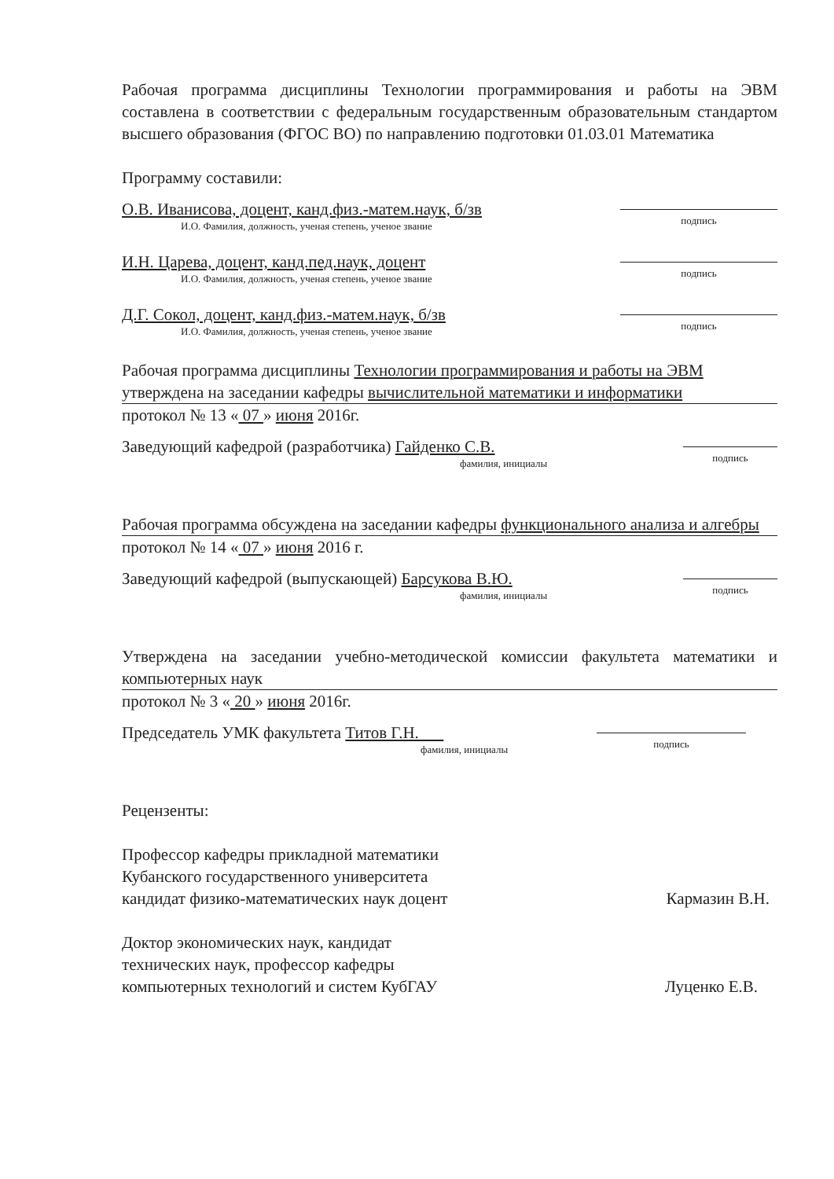Рабочая программа дисциплины Технологии программирования и работы на ЭВМ составлена в соответствии с федеральным государственным образовательным стандартом высшего образования (ФГОС ВО) по направлению подготовки 01.03.01 Математика
Программу составили:
О.В. Иванисова, доцент, канд.физ.-матем.наук, б/зв
И.О. Фамилия, должность, ученая степень, ученое звание
подпись
И.Н. Царева, доцент, канд.пед.наук, доцент
И.О. Фамилия, должность, ученая степень, ученое звание
подпись
Д.Г. Сокол, доцент, канд.физ.-матем.наук, б/зв
И.О. Фамилия, должность, ученая степень, ученое звание
подпись
Рабочая программа дисциплины Технологии программирования и работы на ЭВМ утверждена на заседании кафедры вычислительной математики и информатики
протокол № 13 « 07 » июня 2016г.
Заведующий кафедрой (разработчика) Гайденко С.В.
фамилия, инициалы
подпись
Рабочая программа обсуждена на заседании кафедры функционального анализа и алгебры
протокол № 14 « 07 » июня 2016 г.
Заведующий кафедрой (выпускающей) Барсукова В.Ю.
фамилия, инициалы
подпись
Утверждена на заседании учебно-методической комиссии факультета математики и компьютерных наук
протокол № 3 « 20 » июня 2016г.
Председатель УМК факультета Титов Г.Н.
фамилия, инициалы
подпись
Рецензенты:
Профессор кафедры прикладной математики
Кубанского государственного университета
кандидат физико-математических наук доцент
Кармазин В.Н.
Доктор экономических наук, кандидат
технических наук, профессор кафедры
компьютерных технологий и систем КубГАУ
Луценко Е.В.